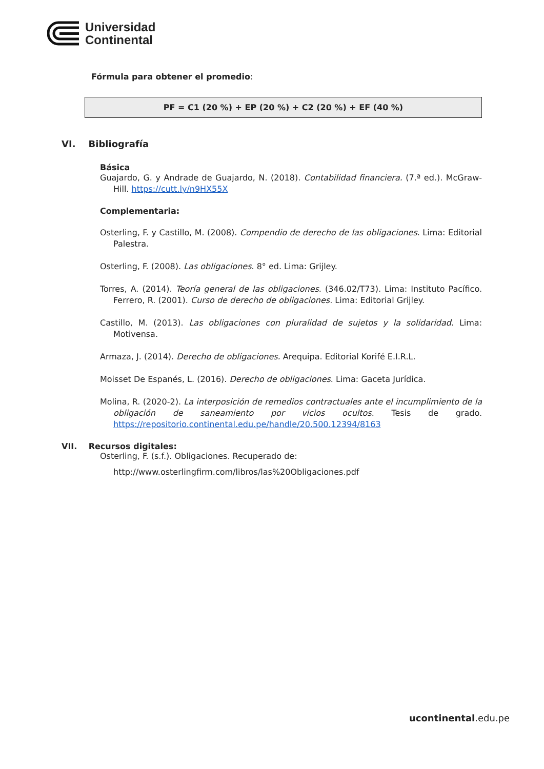Universidad
Continental
Fórmula para obtener el promedio:
PF = C1 (20 %) + EP (20 %) + C2 (20 %) + EF (40 %)
VI. Bibliografía
Básica
Guajardo, G. y Andrade de Guajardo, N. (2018). Contabilidad financiera. (7.ª ed.). McGraw-Hill. https://cutt.ly/n9HX55X
Complementaria:
Osterling, F. y Castillo, M. (2008). Compendio de derecho de las obligaciones. Lima: Editorial Palestra.
Osterling, F. (2008). Las obligaciones. 8° ed. Lima: Grijley.
Torres, A. (2014). Teoría general de las obligaciones. (346.02/T73). Lima: Instituto Pacífico. Ferrero, R. (2001). Curso de derecho de obligaciones. Lima: Editorial Grijley.
Castillo, M. (2013). Las obligaciones con pluralidad de sujetos y la solidaridad. Lima: Motivensa.
Armaza, J. (2014). Derecho de obligaciones. Arequipa. Editorial Korifé E.I.R.L.
Moisset De Espanés, L. (2016). Derecho de obligaciones. Lima: Gaceta Jurídica.
Molina, R. (2020-2). La interposición de remedios contractuales ante el incumplimiento de la obligación de saneamiento por vicios ocultos. Tesis de grado. https://repositorio.continental.edu.pe/handle/20.500.12394/8163
VII. Recursos digitales:
Osterling, F. (s.f.). Obligaciones. Recuperado de:
http://www.osterlingfirm.com/libros/las%20Obligaciones.pdf
ucontinental.edu.pe